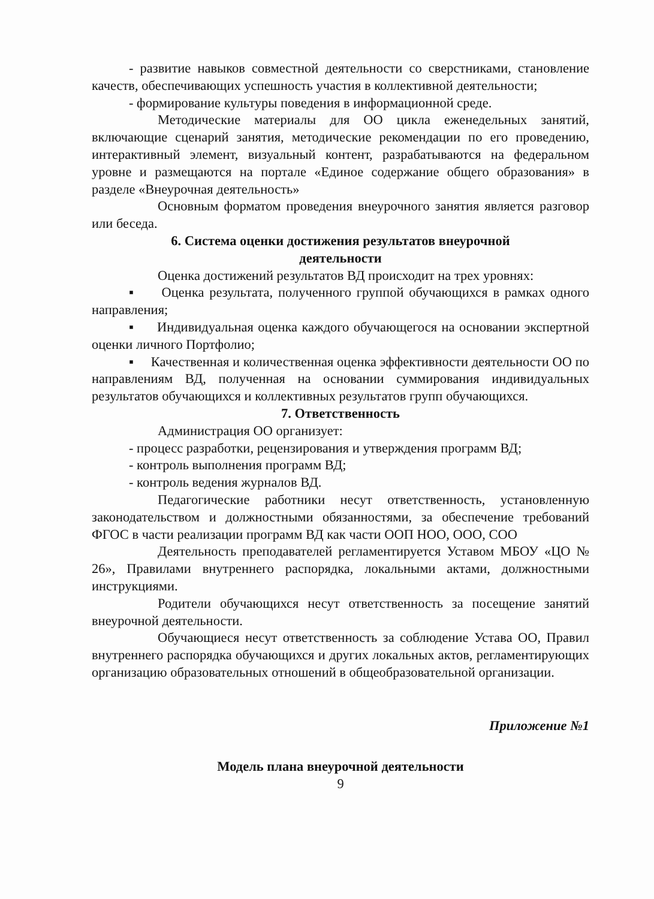- развитие навыков совместной деятельности со сверстниками, становление качеств, обеспечивающих успешность участия в коллективной деятельности;
- формирование культуры поведения в информационной среде.
Методические материалы для ОО цикла еженедельных занятий, включающие сценарий занятия, методические рекомендации по его проведению, интерактивный элемент, визуальный контент, разрабатываются на федеральном уровне и размещаются на портале «Единое содержание общего образования» в разделе «Внеурочная деятельность»
Основным форматом проведения внеурочного занятия является разговор или беседа.
6. Система оценки достижения результатов внеурочной
деятельности
Оценка достижений результатов ВД происходит на трех уровнях:
▪ Оценка результата, полученного группой обучающихся в рамках одного направления;
▪ Индивидуальная оценка каждого обучающегося на основании экспертной оценки личного Портфолио;
▪ Качественная и количественная оценка эффективности деятельности ОО по направлениям ВД, полученная на основании суммирования индивидуальных результатов обучающихся и коллективных результатов групп обучающихся.
7. Ответственность
Администрация ОО организует:
- процесс разработки, рецензирования и утверждения программ ВД;
- контроль выполнения программ ВД;
- контроль ведения журналов ВД.
Педагогические работники несут ответственность, установленную законодательством и должностными обязанностями, за обеспечение требований ФГОС в части реализации программ ВД как части ООП НОО, ООО, СОО
Деятельность преподавателей регламентируется Уставом МБОУ «ЦО № 26», Правилами внутреннего распорядка, локальными актами, должностными инструкциями.
Родители обучающихся несут ответственность за посещение занятий внеурочной деятельности.
Обучающиеся несут ответственность за соблюдение Устава ОО, Правил внутреннего распорядка обучающихся и других локальных актов, регламентирующих организацию образовательных отношений в общеобразовательной организации.
Приложение №1
Модель плана внеурочной деятельности
9